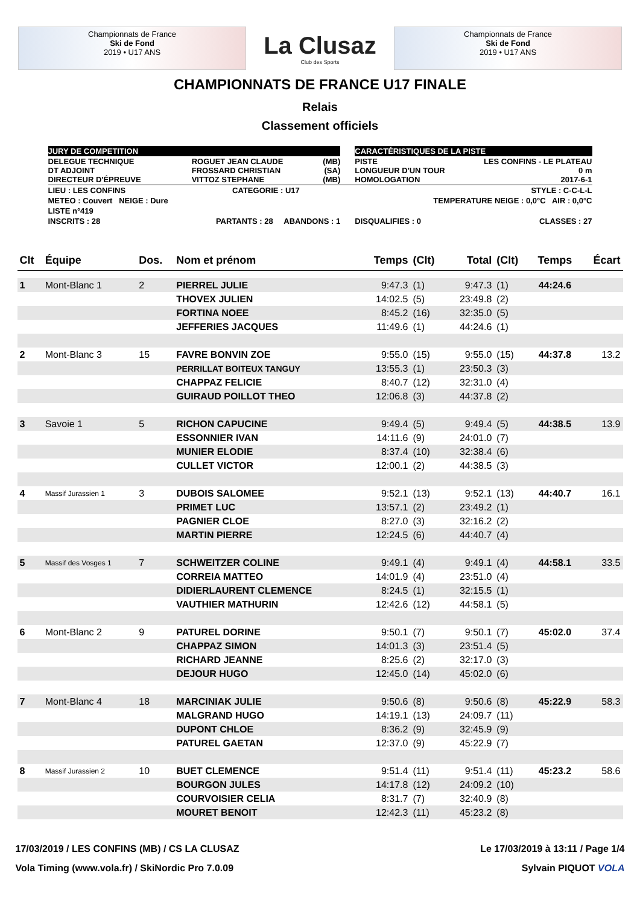Championnats de France
Ski de Fond
2019 • U17 ANS
La Clusaz
Club des Sports
Championnats de France
Ski de Fond
2019 • U17 ANS
CHAMPIONNATS DE FRANCE U17 FINALE
Relais
Classement officiels
| JURY DE COMPETITION | | | | CARACTÉRISTIQUES DE LA PISTE | |
| DELEGUE TECHNIQUE DT ADJOINT DIRECTEUR D'ÉPREUVE | ROGUET JEAN CLAUDE FROSSARD CHRISTIAN VITTOZ STEPHANE | (MB) (SA) (MB) | | PISTE LONGUEUR D'UN TOUR HOMOLOGATION | LES CONFINS - LE PLATEAU 0 m 2017-6-1 |
| LIEU : LES CONFINS | CATEGORIE : U17 | | | STYLE : C-C-L-L | |
| METEO : Couvert NEIGE : Dure | | | | TEMPERATURE NEIGE : 0,0°C AIR : 0,0°C | |
| LISTE n°419 | | | | | |
| INSCRITS : 28 | PARTANTS : 28 ABANDONS : 1 | | | DISQUALIFIES : 0 | CLASSES : 27 |
| Clt | Équipe | Dos. | Nom et prénom | Temps | (Clt) | Total | (Clt) | Temps | Écart |
| --- | --- | --- | --- | --- | --- | --- | --- | --- | --- |
| 1 | Mont-Blanc 1 | 2 | PIERREL JULIE | 9:47.3 | (1) | 9:47.3 | (1) | 44:24.6 | |
| | | | THOVEX JULIEN | 14:02.5 | (5) | 23:49.8 | (2) | | |
| | | | FORTINA NOEE | 8:45.2 | (16) | 32:35.0 | (5) | | |
| | | | JEFFERIES JACQUES | 11:49.6 | (1) | 44:24.6 | (1) | | |
| 2 | Mont-Blanc 3 | 15 | FAVRE BONVIN ZOE | 9:55.0 | (15) | 9:55.0 | (15) | 44:37.8 | 13.2 |
| | | | PERRILLAT BOITEUX TANGUY | 13:55.3 | (1) | 23:50.3 | (3) | | |
| | | | CHAPPAZ FELICIE | 8:40.7 | (12) | 32:31.0 | (4) | | |
| | | | GUIRAUD POILLOT THEO | 12:06.8 | (3) | 44:37.8 | (2) | | |
| 3 | Savoie 1 | 5 | RICHON CAPUCINE | 9:49.4 | (5) | 9:49.4 | (5) | 44:38.5 | 13.9 |
| | | | ESSONNIER IVAN | 14:11.6 | (9) | 24:01.0 | (7) | | |
| | | | MUNIER ELODIE | 8:37.4 | (10) | 32:38.4 | (6) | | |
| | | | CULLET VICTOR | 12:00.1 | (2) | 44:38.5 | (3) | | |
| 4 | Massif Jurassien 1 | 3 | DUBOIS SALOMEE | 9:52.1 | (13) | 9:52.1 | (13) | 44:40.7 | 16.1 |
| | | | PRIMET LUC | 13:57.1 | (2) | 23:49.2 | (1) | | |
| | | | PAGNIER CLOE | 8:27.0 | (3) | 32:16.2 | (2) | | |
| | | | MARTIN PIERRE | 12:24.5 | (6) | 44:40.7 | (4) | | |
| 5 | Massif des Vosges 1 | 7 | SCHWEITZER COLINE | 9:49.1 | (4) | 9:49.1 | (4) | 44:58.1 | 33.5 |
| | | | CORREIA MATTEO | 14:01.9 | (4) | 23:51.0 | (4) | | |
| | | | DIDIERLAURENT CLEMENCE | 8:24.5 | (1) | 32:15.5 | (1) | | |
| | | | VAUTHIER MATHURIN | 12:42.6 | (12) | 44:58.1 | (5) | | |
| 6 | Mont-Blanc 2 | 9 | PATUREL DORINE | 9:50.1 | (7) | 9:50.1 | (7) | 45:02.0 | 37.4 |
| | | | CHAPPAZ SIMON | 14:01.3 | (3) | 23:51.4 | (5) | | |
| | | | RICHARD JEANNE | 8:25.6 | (2) | 32:17.0 | (3) | | |
| | | | DEJOUR HUGO | 12:45.0 | (14) | 45:02.0 | (6) | | |
| 7 | Mont-Blanc 4 | 18 | MARCINIAK JULIE | 9:50.6 | (8) | 9:50.6 | (8) | 45:22.9 | 58.3 |
| | | | MALGRAND HUGO | 14:19.1 | (13) | 24:09.7 | (11) | | |
| | | | DUPONT CHLOE | 8:36.2 | (9) | 32:45.9 | (9) | | |
| | | | PATUREL GAETAN | 12:37.0 | (9) | 45:22.9 | (7) | | |
| 8 | Massif Jurassien 2 | 10 | BUET CLEMENCE | 9:51.4 | (11) | 9:51.4 | (11) | 45:23.2 | 58.6 |
| | | | BOURGON JULES | 14:17.8 | (12) | 24:09.2 | (10) | | |
| | | | COURVOISIER CELIA | 8:31.7 | (7) | 32:40.9 | (8) | | |
| | | | MOURET BENOIT | 12:42.3 | (11) | 45:23.2 | (8) | | |
17/03/2019 / LES CONFINS (MB) / CS LA CLUSAZ Le 17/03/2019 à 13:11 / Page 1/4
Vola Timing (www.vola.fr) / SkiNordic Pro 7.0.09 Sylvain PIQUOT VOLA